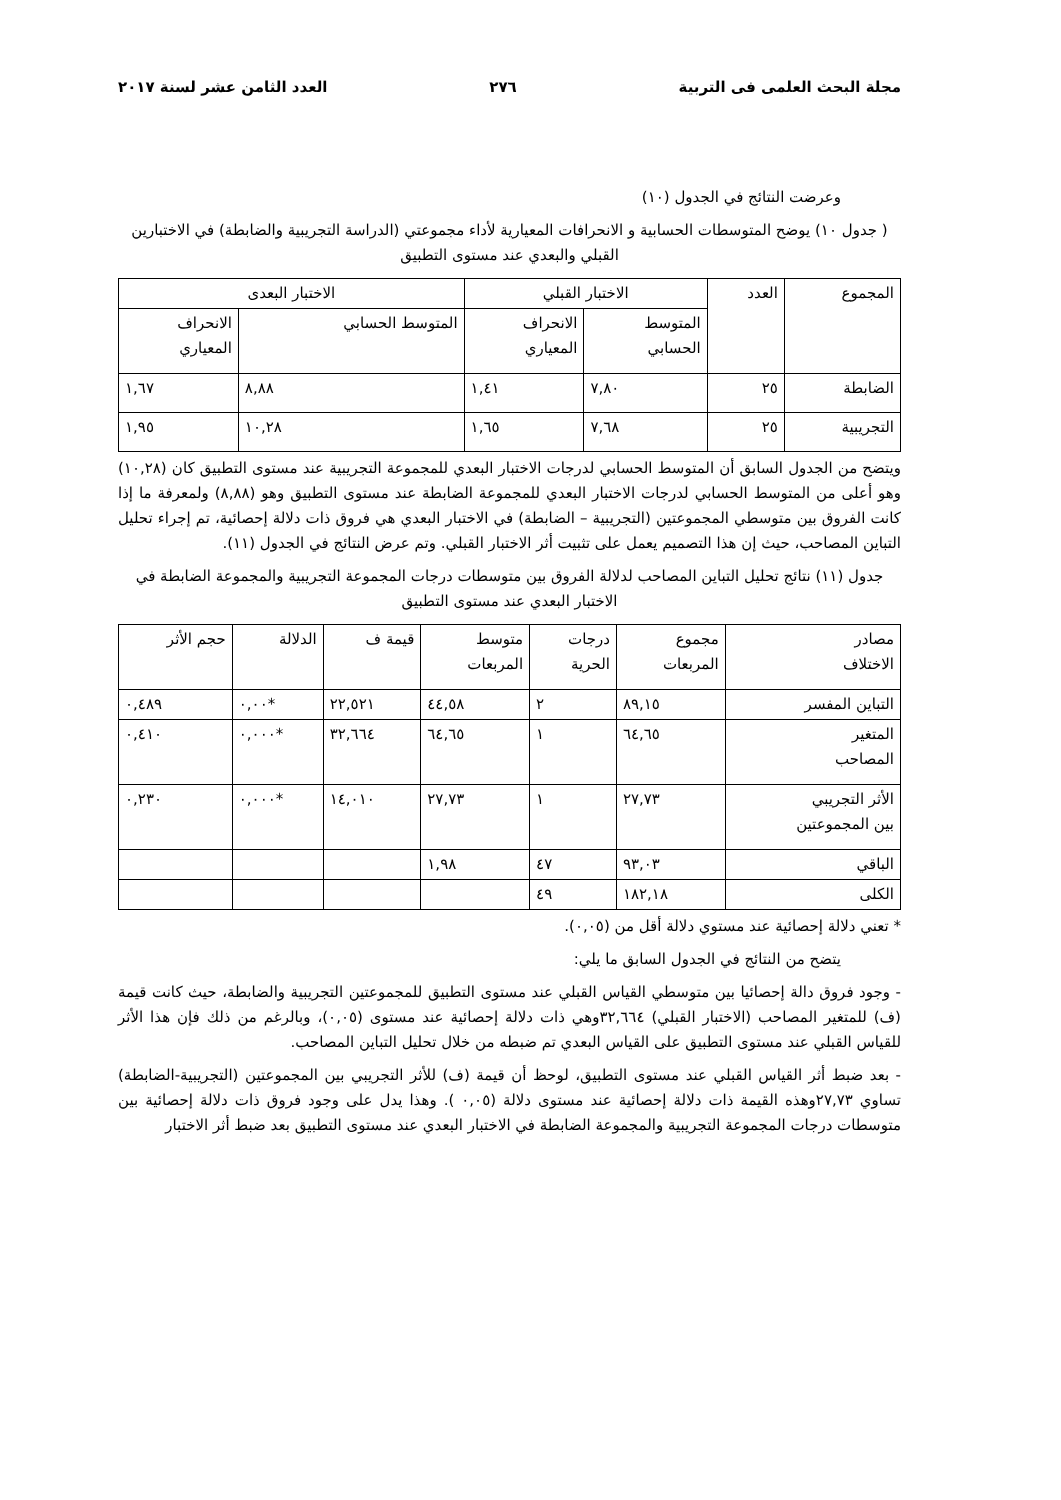مجلة البحث العلمى فى التربية ٢٧٦ العدد الثامن عشر لسنة ٢٠١٧
وعرضت النتائج في الجدول (١٠)
( جدول ١٠) يوضح المتوسطات الحسابية و الانحرافات المعيارية لأداء مجموعتي (الدراسة التجريبية والضابطة) في الاختبارين القبلي والبعدي عند مستوى التطبيق
| المجموع | العدد | الاختبار القبلي | | الاختبار البعدى | |
| --- | --- | --- | --- | --- | --- |
| | | المتوسط الحسابي | الانحراف المعياري | المتوسط الحسابي | الانحراف المعياري |
| الضابطة | ٢٥ | ٧,٨٠ | ١,٤١ | ٨,٨٨ | ١,٦٧ |
| التجريبية | ٢٥ | ٧,٦٨ | ١,٦٥ | ١٠,٢٨ | ١,٩٥ |
ويتضح من الجدول السابق أن المتوسط الحسابي لدرجات الاختبار البعدي للمجموعة التجريبية عند مستوى التطبيق كان (١٠,٢٨) وهو أعلى من المتوسط الحسابي لدرجات الاختبار البعدي للمجموعة الضابطة عند مستوى التطبيق وهو (٨,٨٨) ولمعرفة ما إذا كانت الفروق بين متوسطي المجموعتين (التجريبية – الضابطة) في الاختبار البعدي هي فروق ذات دلالة إحصائية، تم إجراء تحليل التباين المصاحب، حيث إن هذا التصميم يعمل على تثبيت أثر الاختبار القبلي. وتم عرض النتائج في الجدول (١١).
جدول (١١) نتائج تحليل التباين المصاحب لدلالة الفروق بين متوسطات درجات المجموعة التجريبية والمجموعة الضابطة في الاختبار البعدي عند مستوى التطبيق
| مصادر الاختلاف | مجموع المربعات | درجات الحرية | متوسط المربعات | قيمة ف | الدلالة | حجم الأثر |
| --- | --- | --- | --- | --- | --- | --- |
| التباين المفسر | ٨٩,١٥ | ٢ | ٤٤,٥٨ | ٢٢,٥٢١ | *٠,٠٠ | ٠,٤٨٩ |
| المتغير المصاحب | ٦٤,٦٥ | ١ | ٦٤,٦٥ | ٣٢,٦٦٤ | *٠,٠٠٠ | ٠,٤١٠ |
| الأثر التجريبي بين المجموعتين | ٢٧,٧٣ | ١ | ٢٧,٧٣ | ١٤,٠١٠ | *٠,٠٠٠ | ٠,٢٣٠ |
| الباقي | ٩٣,٠٣ | ٤٧ | ١,٩٨ | | | |
| الكلى | ١٨٢,١٨ | ٤٩ | | | | |
* تعني دلالة إحصائية عند مستوي دلالة أقل من (٠,٠٥).
يتضح من النتائج في الجدول السابق ما يلي:
- وجود فروق دالة إحصائيا بين متوسطي القياس القبلي عند مستوى التطبيق للمجموعتين التجريبية والضابطة، حيث كانت قيمة (ف) للمتغير المصاحب (الاختبار القبلي) ٣٢,٦٦٤وهي ذات دلالة إحصائية عند مستوى (٠,٠٥)، وبالرغم من ذلك فإن هذا الأثر للقياس القبلي عند مستوى التطبيق على القياس البعدي تم ضبطه من خلال تحليل التباين المصاحب.
- بعد ضبط أثر القياس القبلي عند مستوى التطبيق، لوحظ أن قيمة (ف) للأثر التجريبي بين المجموعتين (التجريبية-الضابطة) تساوي ٢٧,٧٣وهذه القيمة ذات دلالة إحصائية عند مستوى دلالة (٠,٠٥ ). وهذا يدل على وجود فروق ذات دلالة إحصائية بين متوسطات درجات المجموعة التجريبية والمجموعة الضابطة في الاختبار البعدي عند مستوى التطبيق بعد ضبط أثر الاختبار